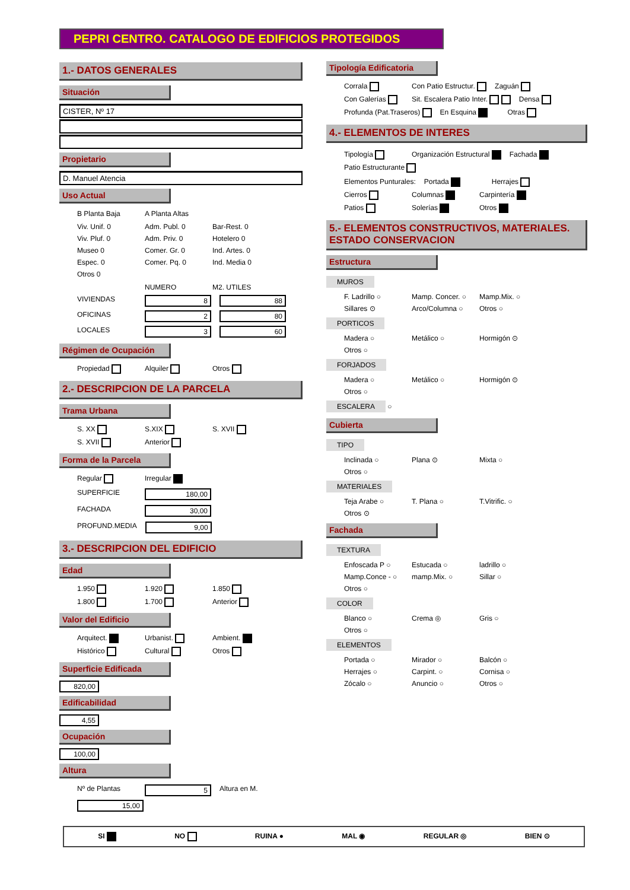PEPRI CENTRO. CATALOGO DE EDIFICIOS PROTEGIDOS
1.- DATOS GENERALES
Situación
CISTER, Nº 17
Propietario
D. Manuel Atencia
Uso Actual
B Planta Baja A Planta Altas
Viv. Unif. 0 Adm. Publ. 0 Bar-Rest. 0 Viv. Pluf. 0 Adm. Priv. 0 Hotelero 0 Museo 0 Comer. Gr. 0 Ind. Artes. 0 Espec. 0 Comer. Pq. 0 Ind. Media 0 Otros 0
NUMERO M2. UTILES VIVIENDAS 8 88 OFICINAS 2 80 LOCALES 3 60
Régimen de Ocupación
Propiedad Alquiler Otros
2.- DESCRIPCION DE LA PARCELA
Trama Urbana
S. XX S.XIX S. XVII S. XVII Anterior
Forma de la Parcela
Regular Irregular
SUPERFICIE 180,00
FACHADA 30,00
PROFUND.MEDIA 9,00
3.- DESCRIPCION DEL EDIFICIO
Edad
1.950 1.920 1.850 1.800 1.700 Anterior
Valor del Edificio
Arquitect. Urbanist. Ambient. Histórico Cultural Otros
Superficie Edificada
820,00
Edificabilidad
4,55
Ocupación
100,00
Altura
Nº de Plantas 5 Altura en M. 15,00
Tipología Edificatoria
Corrala Con Patio Estructur. Zaguán Con Galerías Sit. Escalera Patio Inter. Densa Profunda (Pat.Traseros) En Esquina Otras
4.- ELEMENTOS DE INTERES
Tipología Organización Estructural Fachada Patio Estructurante
Elementos Punturales: Portada Herrajes Cierros Columnas Carpintería Patios Solerías Otros
5.- ELEMENTOS CONSTRUCTIVOS, MATERIALES. ESTADO CONSERVACION
Estructura
MUROS
F. Ladrillo ○ Mamp. Concer. ○ Mamp.Mix. ○ Sillares ⊙ Arco/Columna ○ Otros ○
PORTICOS
Madera ○ Metálico ○ Hormigón ⊙ Otros ○
FORJADOS
Madera ○ Metálico ○ Hormigón ⊙ Otros ○
ESCALERA
○
Cubierta
TIPO
Inclinada ○ Plana ⊙ Mixta ○ Otros ○
MATERIALES
Teja Arabe ○ T. Plana ○ T.Vitrific. ○ Otros ⊙
Fachada
TEXTURA
Enfoscada P ○ Estucada ○ ladrillo ○ Mamp.Conce - ○ mamp.Mix. ○ Sillar ○ Otros ○
COLOR
Blanco ○ Crema ◎ Gris ○ Otros ○
ELEMENTOS
Portada ○ Mirador ○ Balcón ○ Herrajes ○ Carpint. ○ Cornisa ○ Zócalo ○ Anuncio ○ Otros ○
SI NO RUINA ● MAL ◉ REGULAR ◎ BIEN ⊙